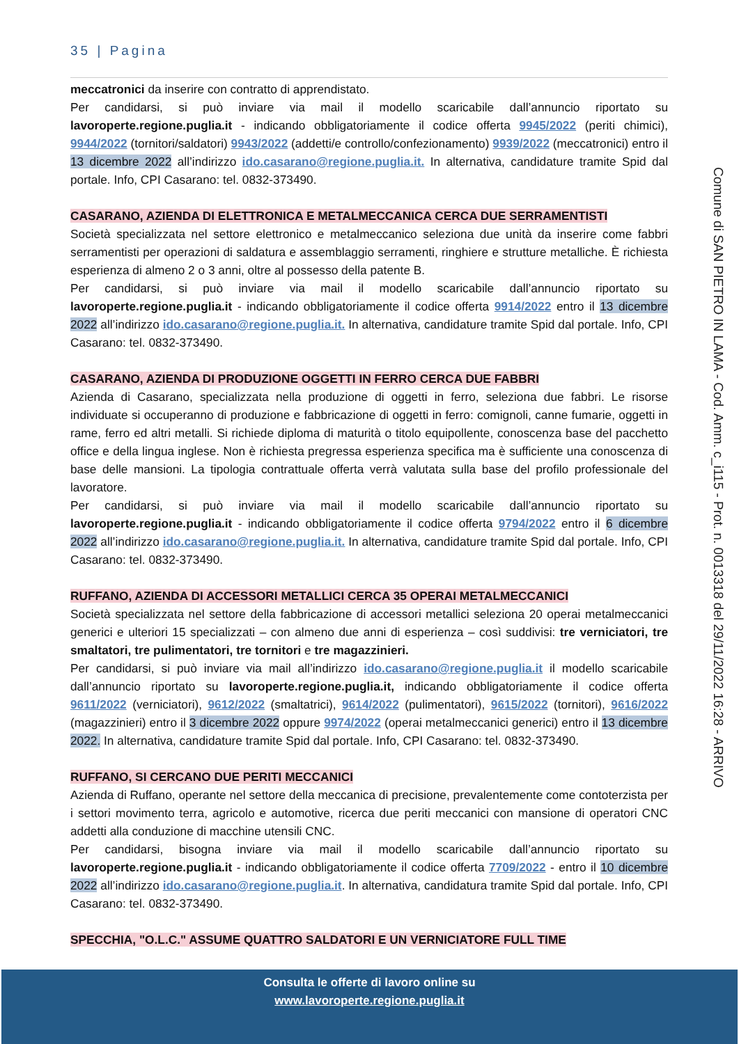35 | Pagina
meccatronici da inserire con contratto di apprendistato.
Per candidarsi, si può inviare via mail il modello scaricabile dall’annuncio riportato su lavoroperte.regione.puglia.it - indicando obbligatoriamente il codice offerta 9945/2022 (periti chimici), 9944/2022 (tornitori/saldatori) 9943/2022 (addetti/e controllo/confezionamento) 9939/2022 (meccatronici) entro il 13 dicembre 2022 all’indirizzo ido.casarano@regione.puglia.it. In alternativa, candidature tramite Spid dal portale. Info, CPI Casarano: tel. 0832-373490.
CASARANO, AZIENDA DI ELETTRONICA E METALMECCANICA CERCA DUE SERRAMENTISTI
Società specializzata nel settore elettronico e metalmeccanico seleziona due unità da inserire come fabbri serramentisti per operazioni di saldatura e assemblaggio serramenti, ringhiere e strutture metalliche. È richiesta esperienza di almeno 2 o 3 anni, oltre al possesso della patente B.
Per candidarsi, si può inviare via mail il modello scaricabile dall’annuncio riportato su lavoroperte.regione.puglia.it - indicando obbligatoriamente il codice offerta 9914/2022 entro il 13 dicembre 2022 all’indirizzo ido.casarano@regione.puglia.it. In alternativa, candidature tramite Spid dal portale. Info, CPI Casarano: tel. 0832-373490.
CASARANO, AZIENDA DI PRODUZIONE OGGETTI IN FERRO CERCA DUE FABBRI
Azienda di Casarano, specializzata nella produzione di oggetti in ferro, seleziona due fabbri. Le risorse individuate si occuperanno di produzione e fabbricazione di oggetti in ferro: comignoli, canne fumarie, oggetti in rame, ferro ed altri metalli. Si richiede diploma di maturità o titolo equipollente, conoscenza base del pacchetto office e della lingua inglese. Non è richiesta pregressa esperienza specifica ma è sufficiente una conoscenza di base delle mansioni. La tipologia contrattuale offerta verrà valutata sulla base del profilo professionale del lavoratore.
Per candidarsi, si può inviare via mail il modello scaricabile dall’annuncio riportato su lavoroperte.regione.puglia.it - indicando obbligatoriamente il codice offerta 9794/2022 entro il 6 dicembre 2022 all’indirizzo ido.casarano@regione.puglia.it. In alternativa, candidature tramite Spid dal portale. Info, CPI Casarano: tel. 0832-373490.
RUFFANO, AZIENDA DI ACCESSORI METALLICI CERCA 35 OPERAI METALMECCANICI
Società specializzata nel settore della fabbricazione di accessori metallici seleziona 20 operai metalmeccanici generici e ulteriori 15 specializzati – con almeno due anni di esperienza – così suddivisi: tre verniciatori, tre smaltatori, tre pulimentatori, tre tornitori e tre magazzinieri.
Per candidarsi, si può inviare via mail all’indirizzo ido.casarano@regione.puglia.it il modello scaricabile dall’annuncio riportato su lavoroperte.regione.puglia.it, indicando obbligatoriamente il codice offerta 9611/2022 (verniciatori), 9612/2022 (smaltatrici), 9614/2022 (pulimentatori), 9615/2022 (tornitori), 9616/2022 (magazzinieri) entro il 3 dicembre 2022 oppure 9974/2022 (operai metalmeccanici generici) entro il 13 dicembre 2022. In alternativa, candidature tramite Spid dal portale. Info, CPI Casarano: tel. 0832-373490.
RUFFANO, SI CERCANO DUE PERITI MECCANICI
Azienda di Ruffano, operante nel settore della meccanica di precisione, prevalentemente come contoterzista per i settori movimento terra, agricolo e automotive, ricerca due periti meccanici con mansione di operatori CNC addetti alla conduzione di macchine utensili CNC.
Per candidarsi, bisogna inviare via mail il modello scaricabile dall’annuncio riportato su lavoroperte.regione.puglia.it - indicando obbligatoriamente il codice offerta 7709/2022 - entro il 10 dicembre 2022 all’indirizzo ido.casarano@regione.puglia.it. In alternativa, candidatura tramite Spid dal portale. Info, CPI Casarano: tel. 0832-373490.
SPECCHIA, "O.L.C." ASSUME QUATTRO SALDATORI E UN VERNICIATORE FULL TIME
Comune di SAN PIETRO IN LAMA - Cod. Amm. c_i115 - Prot. n. 0013318 del 29/11/2022 16:28 - ARRIVO
Consulta le offerte di lavoro online su
www.lavoroperte.regione.puglia.it